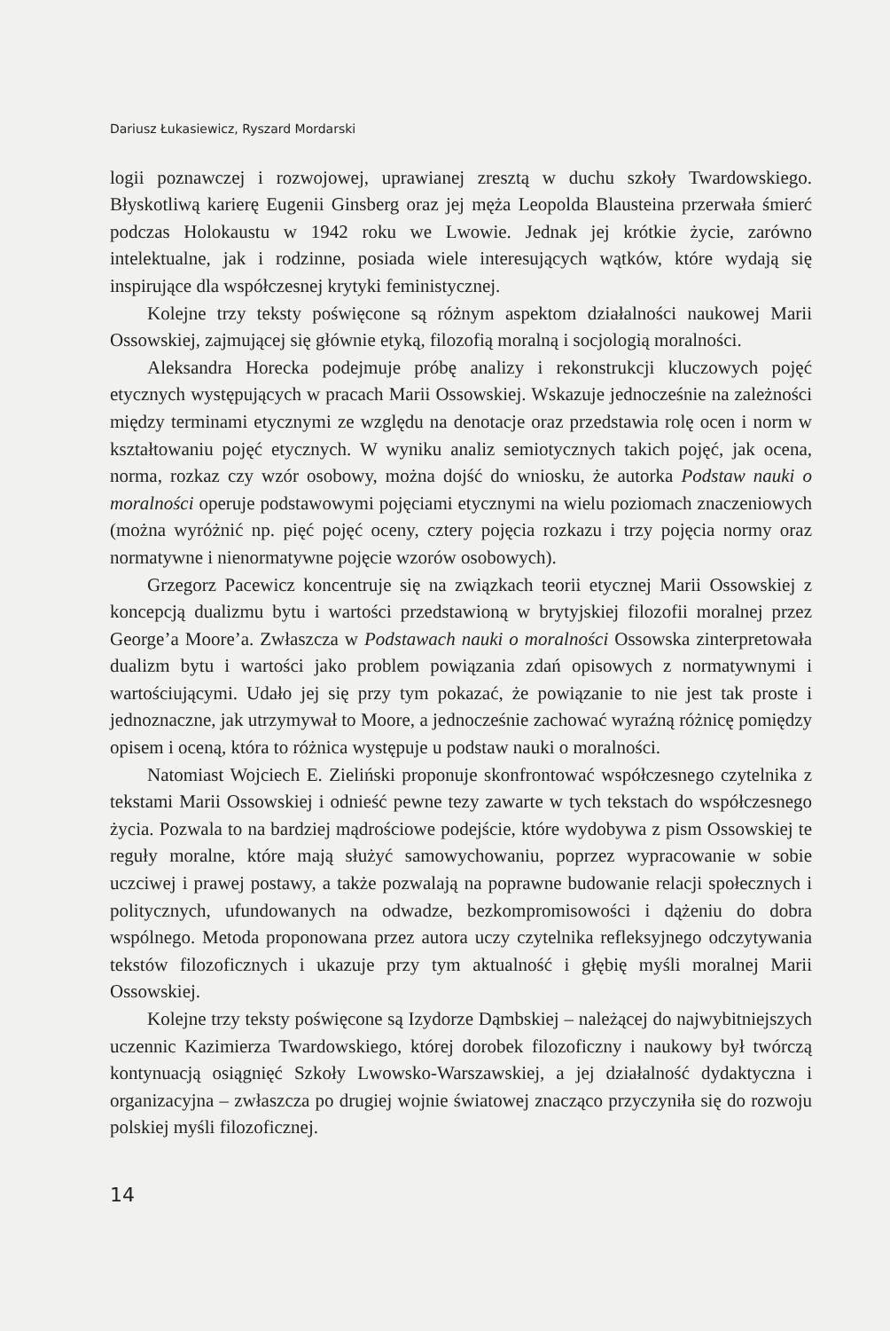Dariusz Łukasiewicz, Ryszard Mordarski
logii poznawczej i rozwojowej, uprawianej zresztą w duchu szkoły Twardowskiego. Błyskotliwą karierę Eugenii Ginsberg oraz jej męża Leopolda Blausteina przerwała śmierć podczas Holokaustu w 1942 roku we Lwowie. Jednak jej krótkie życie, zarówno intelektualne, jak i rodzinne, posiada wiele interesujących wątków, które wydają się inspirujące dla współczesnej krytyki feministycznej.
Kolejne trzy teksty poświęcone są różnym aspektom działalności naukowej Marii Ossowskiej, zajmującej się głównie etyką, filozofią moralną i socjologią moralności.
Aleksandra Horecka podejmuje próbę analizy i rekonstrukcji kluczowych pojęć etycznych występujących w pracach Marii Ossowskiej. Wskazuje jednocześnie na zależności między terminami etycznymi ze względu na denotacje oraz przedstawia rolę ocen i norm w kształtowaniu pojęć etycznych. W wyniku analiz semiotycznych takich pojęć, jak ocena, norma, rozkaz czy wzór osobowy, można dojść do wniosku, że autorka Podstaw nauki o moralności operuje podstawowymi pojęciami etycznymi na wielu poziomach znaczeniowych (można wyróżnić np. pięć pojęć oceny, cztery pojęcia rozkazu i trzy pojęcia normy oraz normatywne i nienormatywne pojęcie wzorów osobowych).
Grzegorz Pacewicz koncentruje się na związkach teorii etycznej Marii Ossowskiej z koncepcją dualizmu bytu i wartości przedstawioną w brytyjskiej filozofii moralnej przez George’a Moore’a. Zwłaszcza w Podstawach nauki o moralności Ossowska zinterpretowała dualizm bytu i wartości jako problem powiązania zdań opisowych z normatywnymi i wartościującymi. Udało jej się przy tym pokazać, że powiązanie to nie jest tak proste i jednoznaczne, jak utrzymywał to Moore, a jednocześnie zachować wyraźną różnicę pomiędzy opisem i oceną, która to różnica występuje u podstaw nauki o moralności.
Natomiast Wojciech E. Zieliński proponuje skonfrontować współczesnego czytelnika z tekstami Marii Ossowskiej i odnieść pewne tezy zawarte w tych tekstach do współczesnego życia. Pozwala to na bardziej mądrościowe podejście, które wydobywa z pism Ossowskiej te reguły moralne, które mają służyć samowychowaniu, poprzez wypracowanie w sobie uczciwej i prawej postawy, a także pozwalają na poprawne budowanie relacji społecznych i politycznych, ufundowanych na odwadze, bezkompromisowości i dążeniu do dobra wspólnego. Metoda proponowana przez autora uczy czytelnika refleksyjnego odczytywania tekstów filozoficznych i ukazuje przy tym aktualność i głębię myśli moralnej Marii Ossowskiej.
Kolejne trzy teksty poświęcone są Izydorze Dąmbskiej – należącej do najwybitniejszych uczennic Kazimierza Twardowskiego, której dorobek filozoficzny i naukowy był twórczą kontynuacją osiągnięć Szkoły Lwowsko-Warszawskiej, a jej działalność dydaktyczna i organizacyjna – zwłaszcza po drugiej wojnie światowej znacząco przyczyniła się do rozwoju polskiej myśli filozoficznej.
14